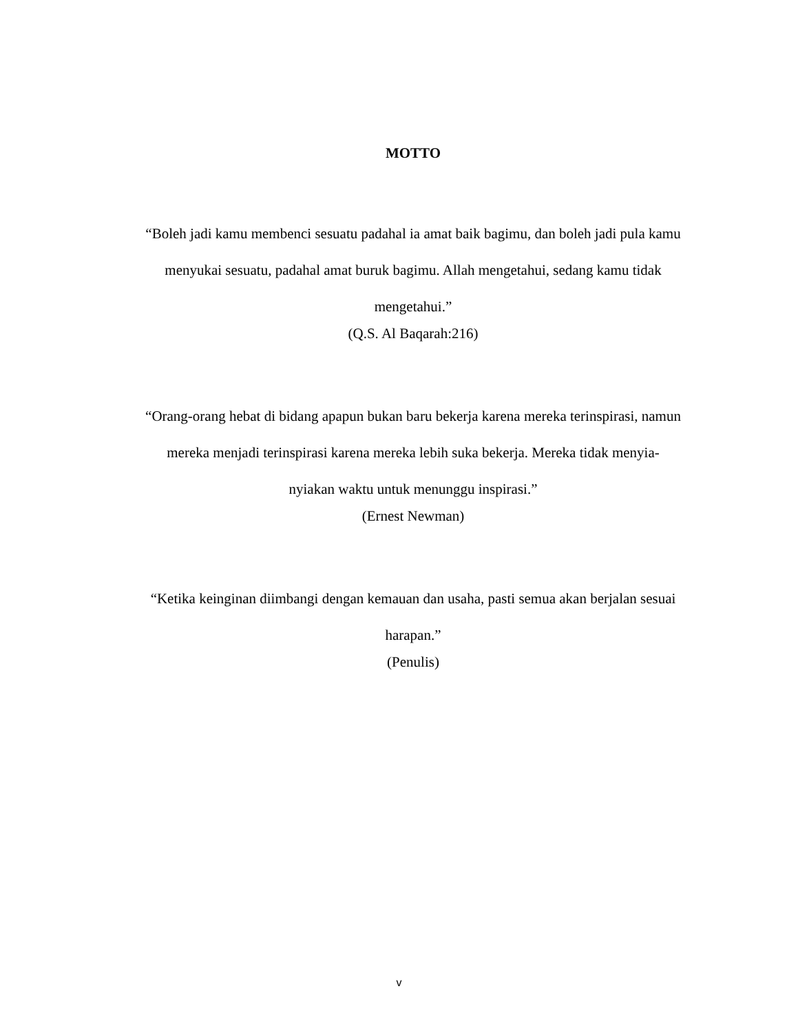MOTTO
“Boleh jadi kamu membenci sesuatu padahal ia amat baik bagimu, dan boleh jadi pula kamu menyukai sesuatu, padahal amat buruk bagimu. Allah mengetahui, sedang kamu tidak mengetahui.”
(Q.S. Al Baqarah:216)
“Orang-orang hebat di bidang apapun bukan baru bekerja karena mereka terinspirasi, namun mereka menjadi terinspirasi karena mereka lebih suka bekerja. Mereka tidak menyia-nyiakan waktu untuk menunggu inspirasi.”
(Ernest Newman)
“Ketika keinginan diimbangi dengan kemauan dan usaha, pasti semua akan berjalan sesuai harapan.”
(Penulis)
v